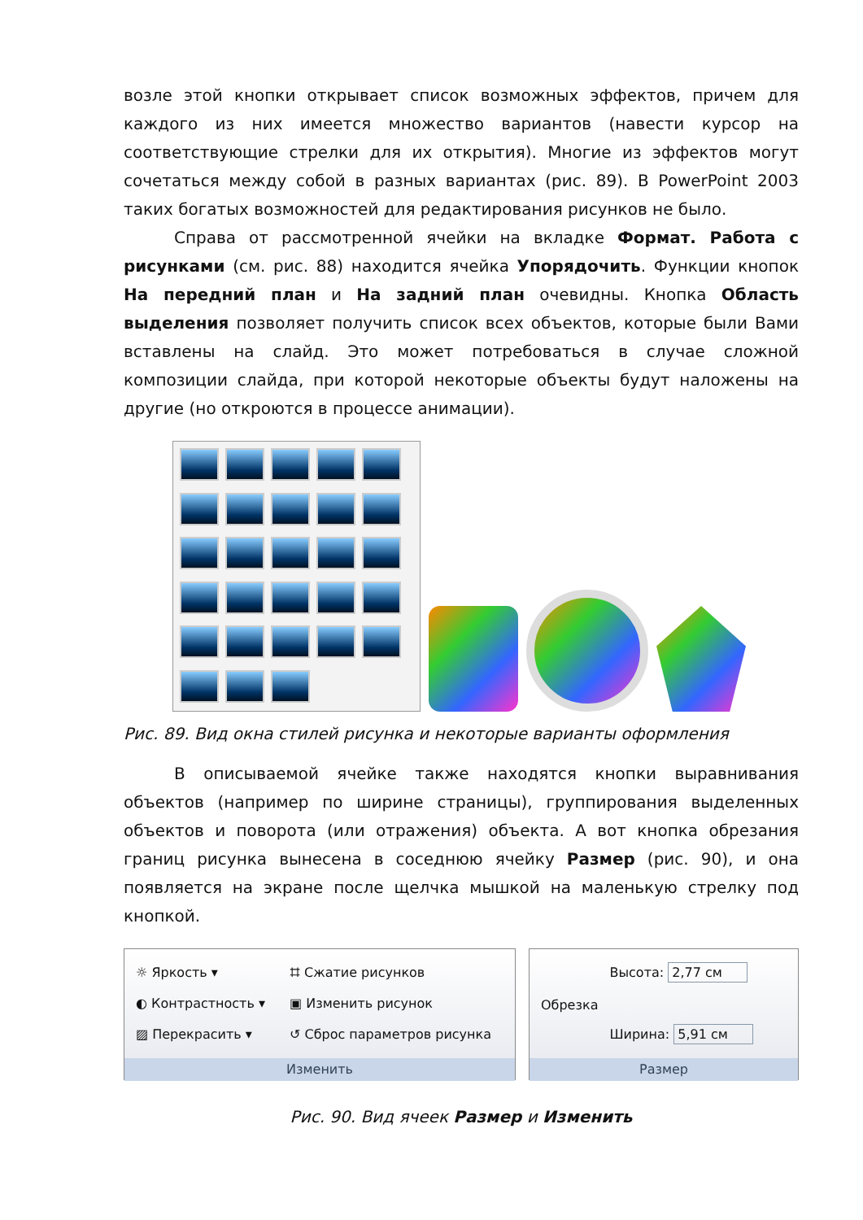возле этой кнопки открывает список возможных эффектов, причем для каждого из них имеется множество вариантов (навести курсор на соответствующие стрелки для их открытия). Многие из эффектов могут сочетаться между собой в разных вариантах (рис. 89). В PowerPoint 2003 таких богатых возможностей для редактирования рисунков не было.
Справа от рассмотренной ячейки на вкладке Формат. Работа с рисунками (см. рис. 88) находится ячейка Упорядочить. Функции кнопок На передний план и На задний план очевидны. Кнопка Область выделения позволяет получить список всех объектов, которые были Вами вставлены на слайд. Это может потребоваться в случае сложной композиции слайда, при которой некоторые объекты будут наложены на другие (но откроются в процессе анимации).
Рис. 89. Вид окна стилей рисунка и некоторые варианты оформления
В описываемой ячейке также находятся кнопки выравнивания объектов (например по ширине страницы), группирования выделенных объектов и поворота (или отражения) объекта. А вот кнопка обрезания границ рисунка вынесена в соседнюю ячейку Размер (рис. 90), и она появляется на экране после щелчка мышкой на маленькую стрелку под кнопкой.
☼ Яркость ▾
◐ Контрастность ▾
▨ Перекрасить ▾
⌗ Сжатие рисунков
▣ Изменить рисунок
↺ Сброс параметров рисунка
Изменить
Обрезка
Высота: 2,77 см
Ширина: 5,91 см
Размер
Рис. 90. Вид ячеек Размер и Изменить